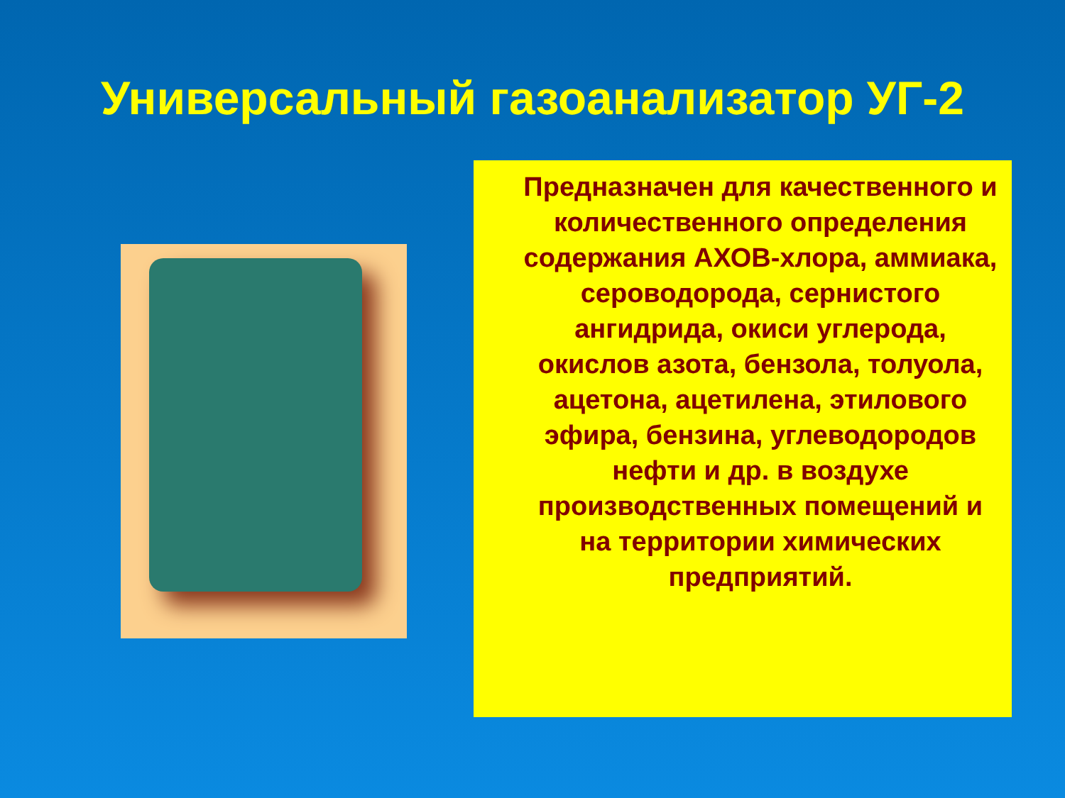Универсальный газоанализатор УГ-2
Предназначен для качественного и количественного определения содержания АХОВ-хлора, аммиака, сероводорода, сернистого ангидрида, окиси углерода, окислов азота, бензола, толуола, ацетона, ацетилена, этилового эфира, бензина, углеводородов нефти и др. в воздухе производственных помещений и на территории химических предприятий.